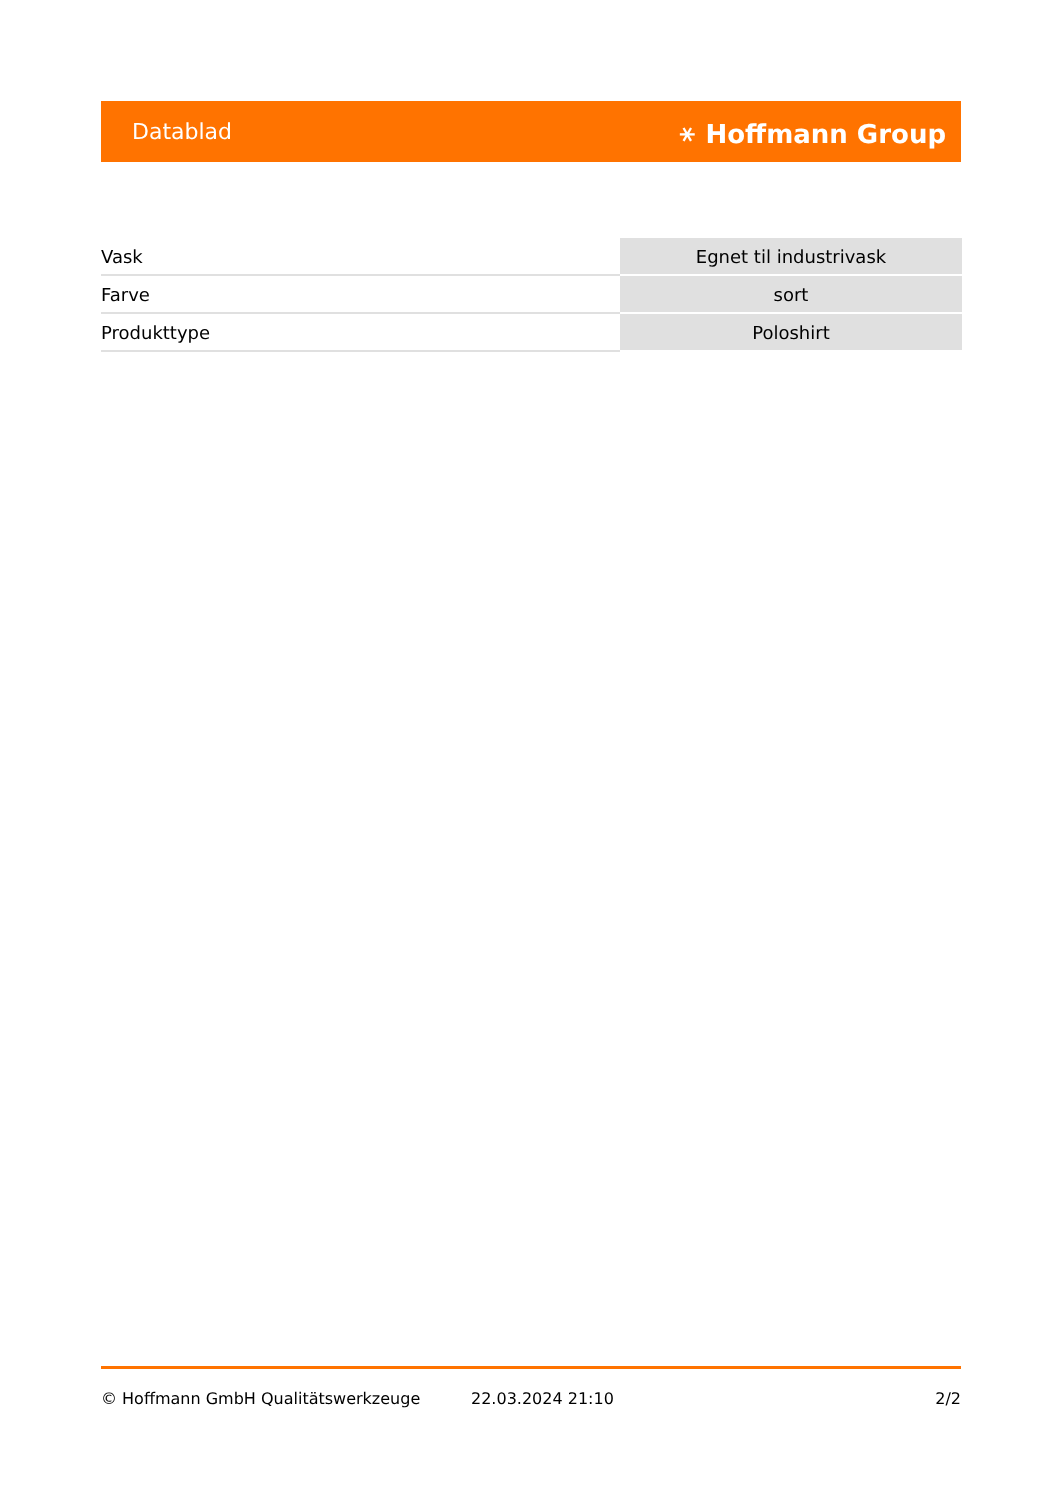Datablad ⚹ Hoffmann Group
| Vask | Egnet til industrivask |
| Farve | sort |
| Produkttype | Poloshirt |
© Hoffmann GmbH Qualitätswerkzeuge 22.03.2024 21:10 2/2